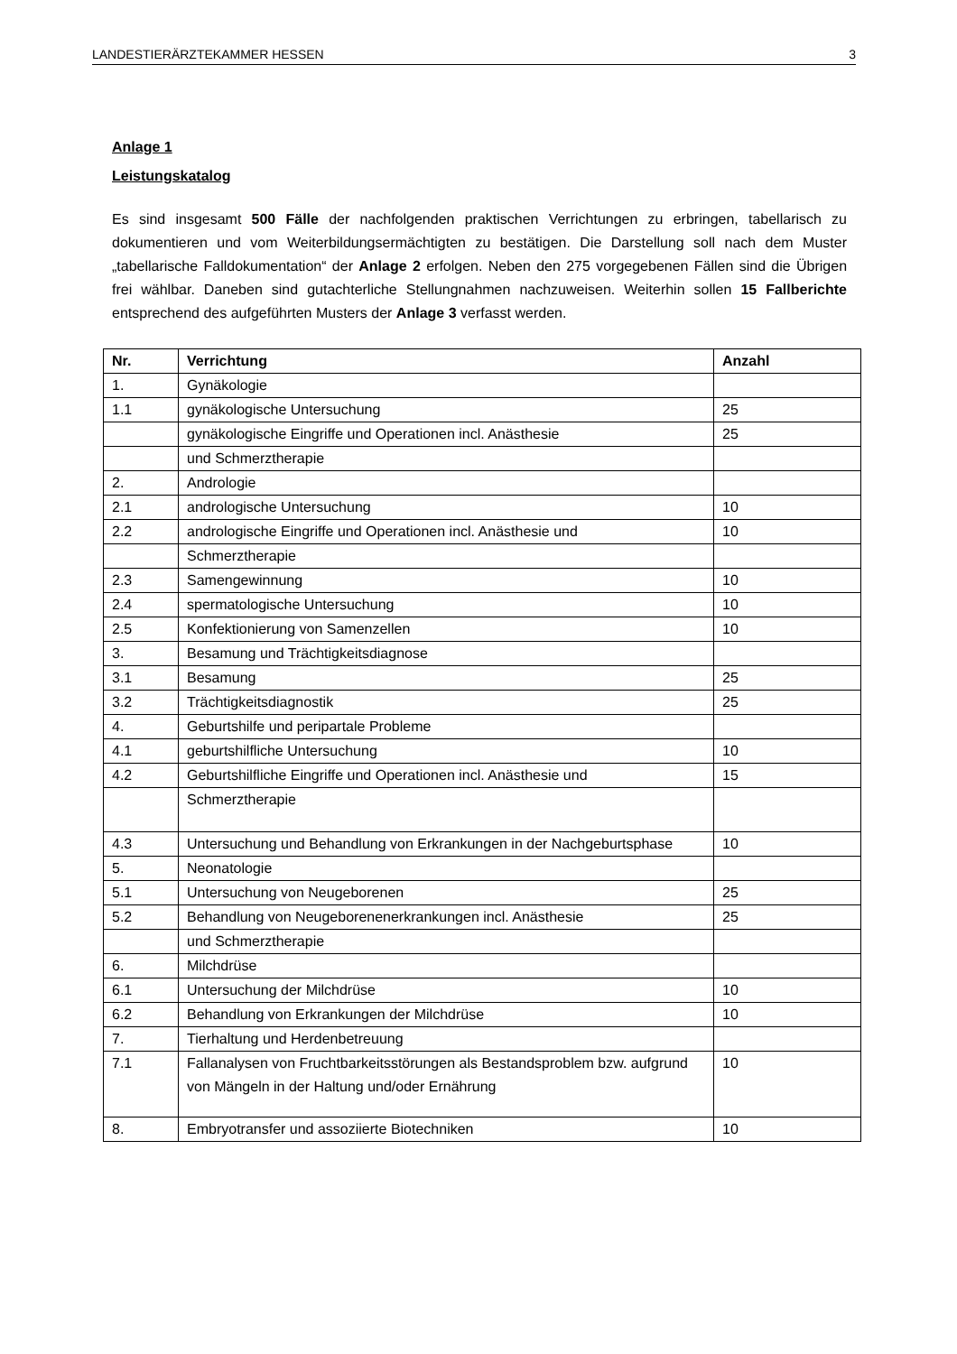LANDESTIERÄRZTEKAMMER HESSEN 3
Anlage 1
Leistungskatalog
Es sind insgesamt 500 Fälle der nachfolgenden praktischen Verrichtungen zu erbringen, tabellarisch zu dokumentieren und vom Weiterbildungsermächtigten zu bestätigen. Die Darstellung soll nach dem Muster „tabellarische Falldokumentation“ der Anlage 2 erfolgen. Neben den 275 vorgegebenen Fällen sind die Übrigen frei wählbar. Daneben sind gutachterliche Stellungnahmen nachzuweisen. Weiterhin sollen 15 Fallberichte entsprechend des aufgeführten Musters der Anlage 3 verfasst werden.
| Nr. | Verrichtung | Anzahl |
| --- | --- | --- |
| 1. | Gynäkologie | |
| 1.1 | gynäkologische Untersuchung | 25 |
| | gynäkologische Eingriffe und Operationen incl. Anästhesie | 25 |
| | und Schmerztherapie | |
| 2. | Andrologie | |
| 2.1 | andrologische Untersuchung | 10 |
| 2.2 | andrologische Eingriffe und Operationen incl. Anästhesie und | 10 |
| | Schmerztherapie | |
| 2.3 | Samengewinnung | 10 |
| 2.4 | spermatologische Untersuchung | 10 |
| 2.5 | Konfektionierung von Samenzellen | 10 |
| 3. | Besamung und Trächtigkeitsdiagnose | |
| 3.1 | Besamung | 25 |
| 3.2 | Trächtigkeitsdiagnostik | 25 |
| 4. | Geburtshilfe und peripartale Probleme | |
| 4.1 | geburtshilfliche Untersuchung | 10 |
| 4.2 | Geburtshilfliche Eingriffe und Operationen incl. Anästhesie und | 15 |
| | Schmerztherapie | |
| 4.3 | Untersuchung und Behandlung von Erkrankungen in der Nachgeburtsphase | 10 |
| 5. | Neonatologie | |
| 5.1 | Untersuchung von Neugeborenen | 25 |
| 5.2 | Behandlung von Neugeborenenerkrankungen incl. Anästhesie | 25 |
| | und Schmerztherapie | |
| 6. | Milchdrüse | |
| 6.1 | Untersuchung der Milchdrüse | 10 |
| 6.2 | Behandlung von Erkrankungen der Milchdrüse | 10 |
| 7. | Tierhaltung und Herdenbetreuung | |
| 7.1 | Fallanalysen von Fruchtbarkeitsstörungen als Bestandsproblem bzw. aufgrund von Mängeln in der Haltung und/oder Ernährung | 10 |
| 8. | Embryotransfer und assoziierte Biotechniken | 10 |